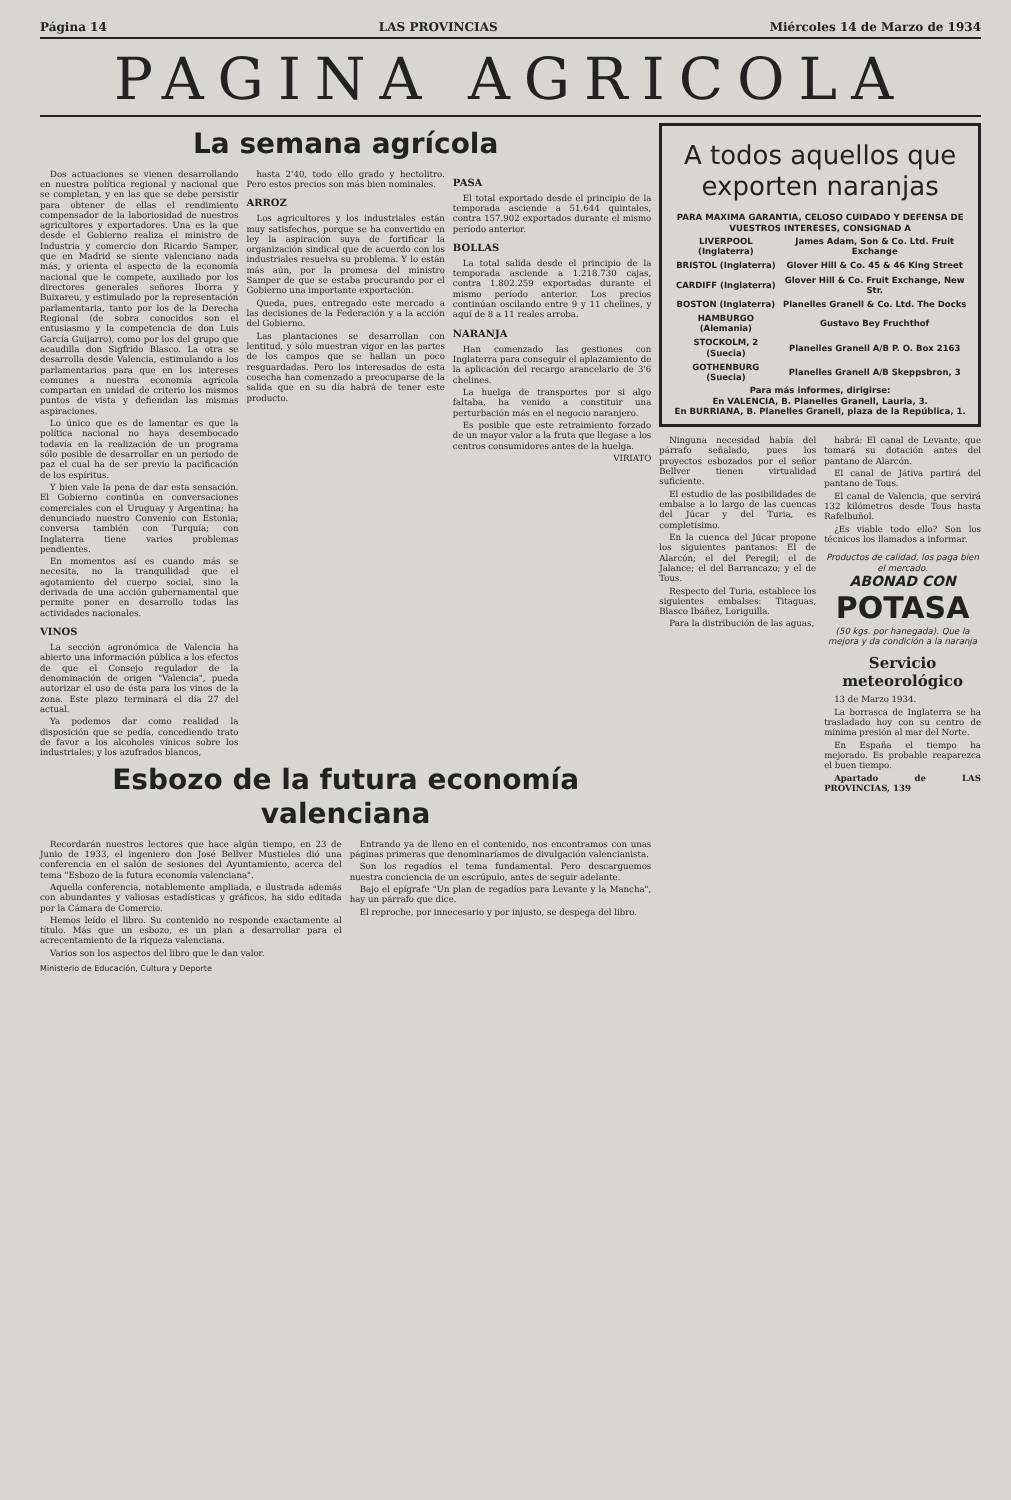Página 14 LAS PROVINCIAS Miércoles 14 de Marzo de 1934
PAGINA AGRICOLA
La semana agrícola
Dos actuaciones se vienen desarrollando en nuestra política regional y nacional que se completan, y en las que se debe persistir para obtener de ellas el rendimiento compensador de la laboriosidad de nuestros agricultores y exportadores. Una es la que desde el Gobierno realiza el ministro de Industria y comercio don Ricardo Samper, que en Madrid se siente valenciano nada más, y orienta el aspecto de la economía nacional que le compete, auxiliado por los directores generales señores Iborra y Buixareu, y estimulado por la representación parlamentaria, tanto por los de la Derecha Regional (de sobra conocidos son el entusiasmo y la competencia de don Luis García Guijarro), como por los del grupo que acaudilla don Sigfrido Blasco. La otra se desarrolla desde Valencia, estimulando a los parlamentarios para que en los intereses comunes a nuestra economía agrícola compartan en unidad de criterio los mismos puntos de vista y defiendan las mismas aspiraciones.
Lo único que es de lamentar es que la política nacional no haya desembocado todavía en la realización de un programa sólo posible de desarrollar en un período de paz el cual ha de ser previo la pacificación de los espíritus.
Y bien vale la pena de dar esta sensación. El Gobierno continúa en conversaciones comerciales con el Uruguay y Argentina; ha denunciado nuestro Convenio con Estonia; conversa también con Turquía; con Inglaterra tiene varios problemas pendientes.
En momentos así es cuando más se necesita, no la tranquilidad que el agotamiento del cuerpo social, sino la derivada de una acción gubernamental que permite poner en desarrollo todas las actividades nacionales.
VINOS
La sección agronómica de Valencia ha abierto una información pública a los efectos de que el Consejo regulador de la denominación de origen "Valencia", pueda autorizar el uso de ésta para los vinos de la zona. Este plazo terminará el día 27 del actual.
Ya podemos dar como realidad la disposición que se pedía, concediendo trato de favor a los alcoholes vínicos sobre los industriales; y los azufrados blancos,
hasta 2'40, todo ello grado y hectolitro. Pero estos precios son más bien nominales.
ARROZ
Los agricultores y los industriales están muy satisfechos, porque se ha convertido en ley la aspiración suya de fortificar la organización sindical que de acuerdo con los industriales resuelva su problema. Y lo están más aún, por la promesa del ministro Samper de que se estaba procurando por el Gobierno una importante exportación.
Queda, pues, entregado este mercado a las decisiones de la Federación y a la acción del Gobierno.
Las plantaciones se desarrollan con lentitud, y sólo muestran vigor en las partes de los campos que se hallan un poco resguardadas. Pero los interesados de esta cosecha han comenzado a preocuparse de la salida que en su día habrá de tener este producto.
PASA
El total exportado desde el principio de la temporada asciende a 51.644 quintales, contra 157.902 exportados durante el mismo período anterior.
BOLLAS
La total salida desde el principio de la temporada asciende a 1.218.730 cajas, contra 1.802.259 exportadas durante el mismo período anterior. Los precios continúan oscilando entre 9 y 11 chelines, y aquí de 8 a 11 reales arroba.
NARANJA
Han comenzado las gestiones con Inglaterra para conseguir el aplazamiento de la aplicación del recargo arancelario de 3'6 chelines.
La huelga de transportes por si algo faltaba, ha venido a constituir una perturbación más en el negocio naranjero.
Es posible que este retraimiento forzado de un mayor valor a la fruta que llegase a los centros consumidores antes de la huelga.
VIRIATO
Esbozo de la futura economía valenciana
Recordarán nuestros lectores que hace algún tiempo, en 23 de Junio de 1933, el ingeniero don José Bellver Mustieles dió una conferencia en el salón de sesiones del Ayuntamiento, acerca del tema "Esbozo de la futura economía valenciana".
Aquella conferencia, notablemente ampliada, e ilustrada además con abundantes y valiosas estadísticas y gráficos, ha sido editada por la Cámara de Comercio.
Hemos leído el libro. Su contenido no responde exactamente al título. Más que un esbozo, es un plan a desarrollar para el acrecentamiento de la riqueza valenciana.
Varios son los aspectos del libro que le dan valor.
Entrando ya de lleno en el contenido, nos encontramos con unas páginas primeras que denominaríamos de divulgación valencianista.
Son los regadíos el tema fundamental. Pero descarguemos nuestra conciencia de un escrúpulo, antes de seguir adelante.
Bajo el epígrafe "Un plan de regadíos para Levante y la Mancha", hay un párrafo que dice.
El reproche, por innecesario y por injusto, se despega del libro.
A todos aquellos que exporten naranjas
PARA MAXIMA GARANTIA, CELOSO CUIDADO Y DEFENSA DE VUESTROS INTERESES, CONSIGNAD A
| LIVERPOOL (Inglaterra) | James Adam, Son & Co. Ltd. Fruit Exchange |
| BRISTOL (Inglaterra) | Glover Hill & Co. 45 & 46 King Street |
| CARDIFF (Inglaterra) | Glover Hill & Co. Fruit Exchange, New Str. |
| BOSTON (Inglaterra) | Planelles Granell & Co. Ltd. The Docks |
| HAMBURGO (Alemania) | Gustavo Bey Fruchthof |
| STOCKOLM, 2 (Suecia) | Planelles Granell A/B P. O. Box 2163 |
| GOTHENBURG (Suecia) | Planelles Granell A/B Skeppsbron, 3 |
Para más informes, dirigirse:
En VALENCIA, B. Planelles Granell, Lauria, 3.
En BURRIANA, B. Planelles Granell, plaza de la República, 1.
Ninguna necesidad había del párrafo señalado, pues los proyectos esbozados por el señor Bellver tienen virtualidad suficiente.
El estudio de las posibilidades de embalse a lo largo de las cuencas del Júcar y del Turia, es completísimo.
En la cuenca del Júcar propone los siguientes pantanos: El de Alarcón; el del Peregil; el de Jalance; el del Barrancazo; y el de Tous.
Respecto del Turia, establece los siguientes embalses: Titaguas, Blasco Ibáñez, Loriguilla.
Para la distribución de las aguas,
habrá: El canal de Levante, que tomará su dotación antes del pantano de Alarcón.
El canal de Játiva partirá del pantano de Tous.
El canal de Valencia, que servirá 132 kilómetros desde Tous hasta Rafelbuñol.
¿Es viable todo ello? Son los técnicos los llamados a informar.
Productos de calidad, los paga bien el mercado.
ABONAD CON
POTASA
(50 kgs. por hanegada). Que la mejora y da condición a la naranja
Servicio meteorológico
13 de Marzo 1934.
La borrasca de Inglaterra se ha trasladado hoy con su centro de mínima presión al mar del Norte.
En España el tiempo ha mejorado. Es probable reaparezca el buen tiempo.
Apartado de LAS PROVINCIAS, 139
Ministerio de Educación, Cultura y Deporte